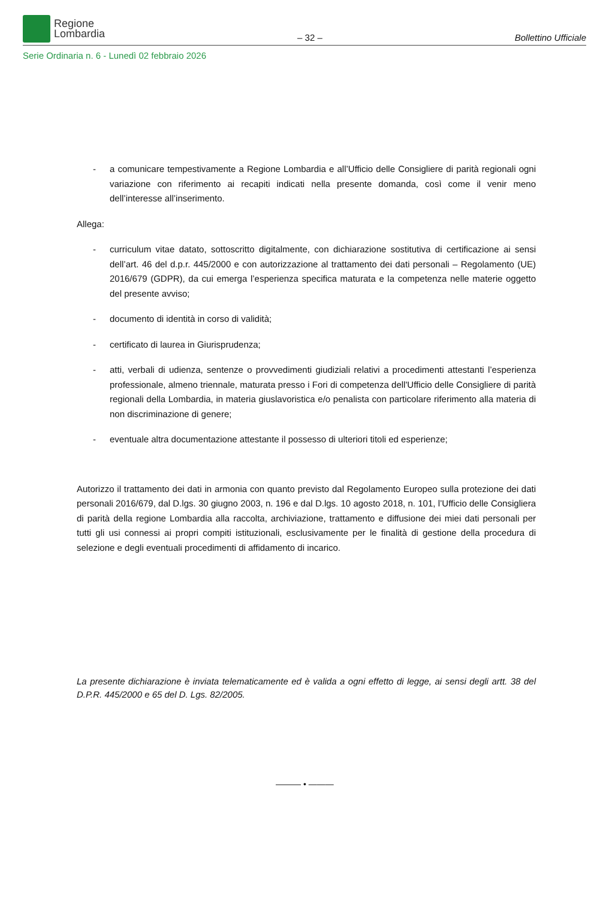Regione
Lombardia
– 32 –
Bollettino Ufficiale
Serie Ordinaria n. 6 - Lunedì 02 febbraio 2026
- a comunicare tempestivamente a Regione Lombardia e all’Ufficio delle Consigliere di parità regionali ogni variazione con riferimento ai recapiti indicati nella presente domanda, così come il venir meno dell’interesse all’inserimento.
Allega:
- curriculum vitae datato, sottoscritto digitalmente, con dichiarazione sostitutiva di certificazione ai sensi dell’art. 46 del d.p.r. 445/2000 e con autorizzazione al trattamento dei dati personali – Regolamento (UE) 2016/679 (GDPR), da cui emerga l’esperienza specifica maturata e la competenza nelle materie oggetto del presente avviso;
- documento di identità in corso di validità;
- certificato di laurea in Giurisprudenza;
- atti, verbali di udienza, sentenze o provvedimenti giudiziali relativi a procedimenti attestanti l’esperienza professionale, almeno triennale, maturata presso i Fori di competenza dell'Ufficio delle Consigliere di parità regionali della Lombardia, in materia giuslavoristica e/o penalista con particolare riferimento alla materia di non discriminazione di genere;
- eventuale altra documentazione attestante il possesso di ulteriori titoli ed esperienze;
Autorizzo il trattamento dei dati in armonia con quanto previsto dal Regolamento Europeo sulla protezione dei dati personali 2016/679, dal D.lgs. 30 giugno 2003, n. 196 e dal D.lgs. 10 agosto 2018, n. 101, l’Ufficio delle Consigliera di parità della regione Lombardia alla raccolta, archiviazione, trattamento e diffusione dei miei dati personali per tutti gli usi connessi ai propri compiti istituzionali, esclusivamente per le finalità di gestione della procedura di selezione e degli eventuali procedimenti di affidamento di incarico.
La presente dichiarazione è inviata telematicamente ed è valida a ogni effetto di legge, ai sensi degli artt. 38 del D.P.R. 445/2000 e 65 del D. Lgs. 82/2005.
——— • ———